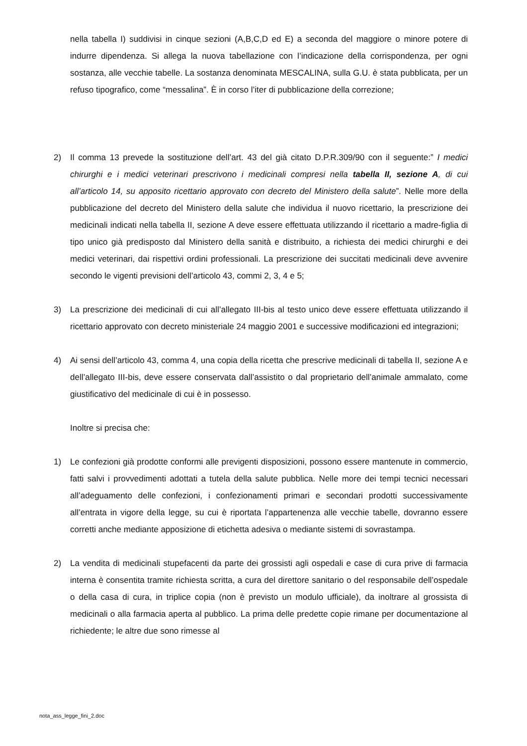nella tabella I) suddivisi in cinque sezioni (A,B,C,D ed E) a seconda del maggiore o minore potere di indurre dipendenza. Si allega la nuova tabellazione con l’indicazione della corrispondenza, per ogni sostanza, alle vecchie tabelle. La sostanza denominata MESCALINA, sulla G.U. è stata pubblicata, per un refuso tipografico, come “messalina”. È in corso l’iter di pubblicazione della correzione;
2) Il comma 13 prevede la sostituzione dell’art. 43 del già citato D.P.R.309/90 con il seguente:” I medici chirurghi e i medici veterinari prescrivono i medicinali compresi nella tabella II, sezione A, di cui all’articolo 14, su apposito ricettario approvato con decreto del Ministero della salute”. Nelle more della pubblicazione del decreto del Ministero della salute che individua il nuovo ricettario, la prescrizione dei medicinali indicati nella tabella II, sezione A deve essere effettuata utilizzando il ricettario a madre-figlia di tipo unico già predisposto dal Ministero della sanità e distribuito, a richiesta dei medici chirurghi e dei medici veterinari, dai rispettivi ordini professionali. La prescrizione dei succitati medicinali deve avvenire secondo le vigenti previsioni dell’articolo 43, commi 2, 3, 4 e 5;
3) La prescrizione dei medicinali di cui all’allegato III-bis al testo unico deve essere effettuata utilizzando il ricettario approvato con decreto ministeriale 24 maggio 2001 e successive modificazioni ed integrazioni;
4) Ai sensi dell’articolo 43, comma 4, una copia della ricetta che prescrive medicinali di tabella II, sezione A e dell’allegato III-bis, deve essere conservata dall’assistito o dal proprietario dell’animale ammalato, come giustificativo del medicinale di cui è in possesso.
Inoltre si precisa che:
1) Le confezioni già prodotte conformi alle previgenti disposizioni, possono essere mantenute in commercio, fatti salvi i provvedimenti adottati a tutela della salute pubblica. Nelle more dei tempi tecnici necessari all’adeguamento delle confezioni, i confezionamenti primari e secondari prodotti successivamente all’entrata in vigore della legge, su cui è riportata l’appartenenza alle vecchie tabelle, dovranno essere corretti anche mediante apposizione di etichetta adesiva o mediante sistemi di sovrastampa.
2) La vendita di medicinali stupefacenti da parte dei grossisti agli ospedali e case di cura prive di farmacia interna è consentita tramite richiesta scritta, a cura del direttore sanitario o del responsabile dell’ospedale o della casa di cura, in triplice copia (non è previsto un modulo ufficiale), da inoltrare al grossista di medicinali o alla farmacia aperta al pubblico. La prima delle predette copie rimane per documentazione al richiedente; le altre due sono rimesse al
nota_ass_legge_fini_2.doc